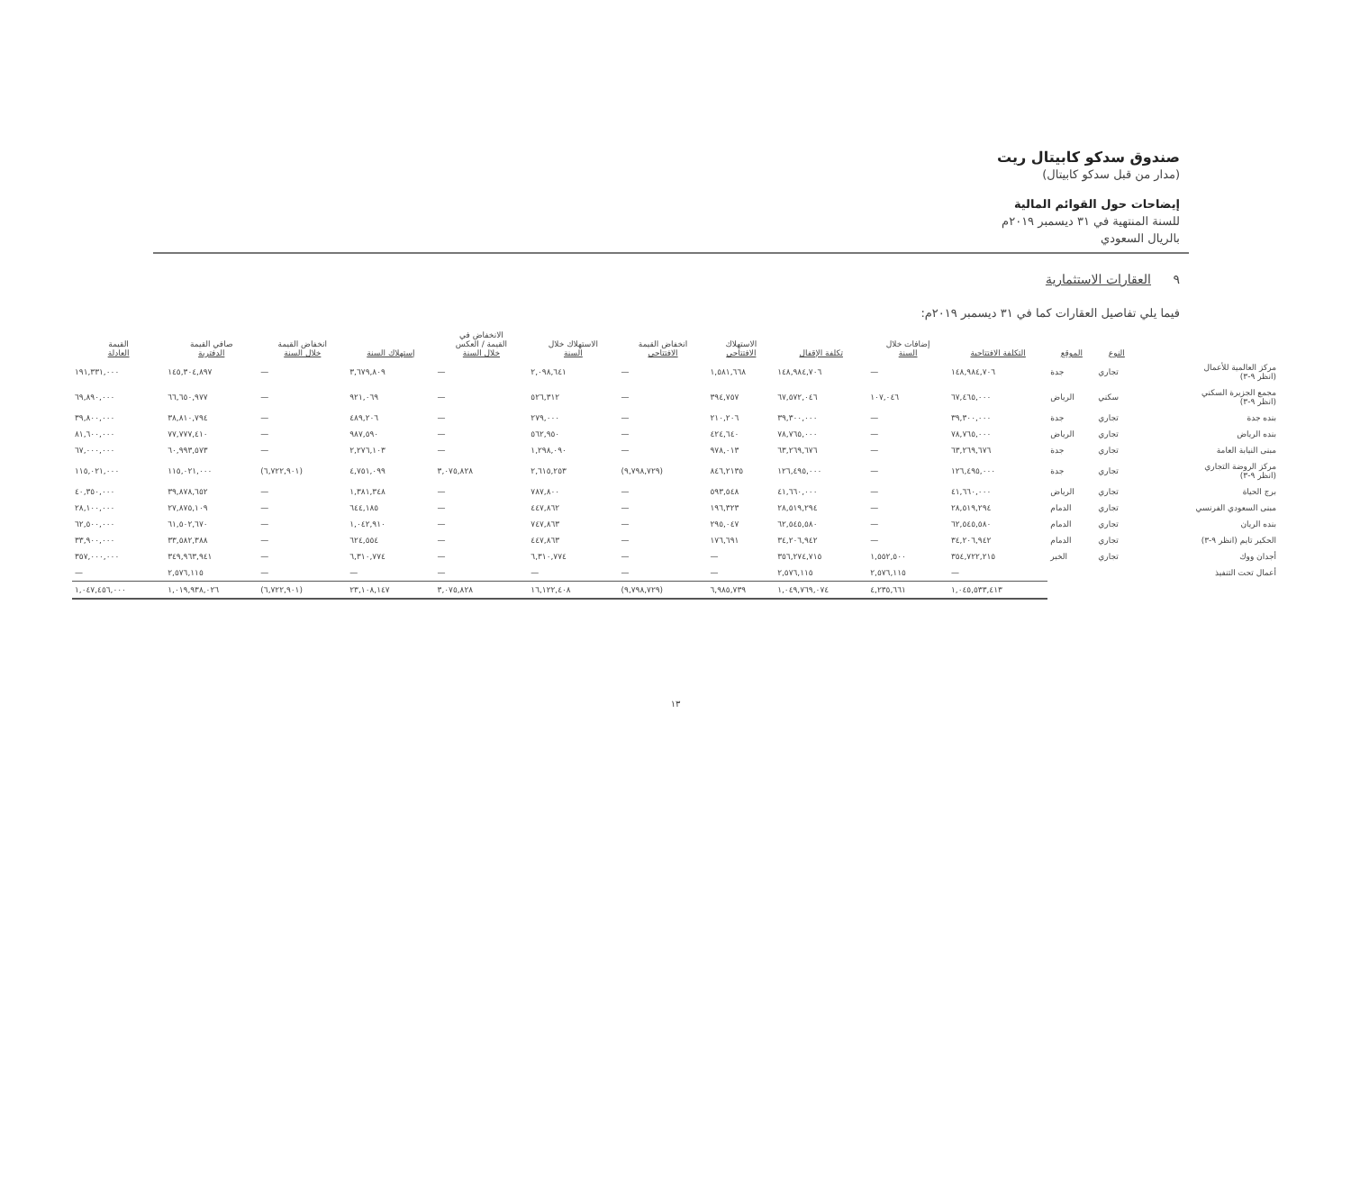صندوق سدكو كابيتال ريت
(مدار من قبل سدكو كابيتال)
إيضاحات حول القوائم المالية
للسنة المنتهية في ٣١ ديسمبر ٢٠١٩م
بالريال السعودي
٩ العقارات الاستثمارية
فيما يلي تفاصيل العقارات كما في ٣١ ديسمبر ٢٠١٩م:
| | النوع | الموقع | التكلفة الافتتاحية | إضافات خلال السنة | تكلفة الإقفال | الاستهلاك الافتتاحي | انخفاض القيمة الافتتاحي | الاستهلاك خلال السنة | الانخفاض في القيمة / العكس خلال السنة | إستهلاك السنة | انخفاض القيمة خلال السنة | صافي القيمة الدفترية | القيمة العادلة |
| --- | --- | --- | --- | --- | --- | --- | --- | --- | --- | --- | --- | --- | --- |
| مركز العالمية للأعمال (انظر ٩-٣) | تجاري | جدة | ١٤٨,٩٨٤,٧٠٦ | — | ١٤٨,٩٨٤,٧٠٦ | ١,٥٨١,٦٦٨ | — | ٢,٠٩٨,٦٤١ | — | ٣,٦٧٩,٨٠٩ | — | ١٤٥,٣٠٤,٨٩٧ | ١٩١,٣٣١,٠٠٠ |
| مجمع الجزيرة السكني (انظر ٩-٣) | سكني | الرياض | ٦٧,٤٦٥,٠٠٠ | ١٠٧,٠٤٦ | ٦٧,٥٧٢,٠٤٦ | ٣٩٤,٧٥٧ | — | ٥٢٦,٣١٢ | — | ٩٢١,٠٦٩ | — | ٦٦,٦٥٠,٩٧٧ | ٦٩,٨٩٠,٠٠٠ |
| بنده جدة | تجاري | جدة | ٣٩,٣٠٠,٠٠٠ | — | ٣٩,٣٠٠,٠٠٠ | ٢١٠,٢٠٦ | — | ٢٧٩,٠٠٠ | — | ٤٨٩,٢٠٦ | — | ٣٨,٨١٠,٧٩٤ | ٣٩,٨٠٠,٠٠٠ |
| بنده الرياض | تجاري | الرياض | ٧٨,٧٦٥,٠٠٠ | — | ٧٨,٧٦٥,٠٠٠ | ٤٢٤,٦٤٠ | — | ٥٦٢,٩٥٠ | — | ٩٨٧,٥٩٠ | — | ٧٧,٧٧٧,٤١٠ | ٨١,٦٠٠,٠٠٠ |
| مبنى النيابة العامة | تجاري | جدة | ٦٣,٢٦٩,٦٧٦ | — | ٦٣,٢٦٩,٦٧٦ | ٩٧٨,٠١٣ | — | ١,٢٩٨,٠٩٠ | — | ٢,٢٧٦,١٠٣ | — | ٦٠,٩٩٣,٥٧٣ | ٦٧,٠٠٠,٠٠٠ |
| مركز الروضة التجاري (انظر ٩-٣) | تجاري | جدة | ١٢٦,٤٩٥,٠٠٠ | — | ١٢٦,٤٩٥,٠٠٠ | ٨٤٦,٢١٣٥ | (٩,٧٩٨,٧٢٩) | ٢,٦١٥,٢٥٣ | ٣,٠٧٥,٨٢٨ | ٤,٧٥١,٠٩٩ | (٦,٧٢٢,٩٠١) | ١١٥,٠٢١,٠٠٠ | ١١٥,٠٢١,٠٠٠ |
| برج الحياة | تجاري | الرياض | ٤١,٦٦٠,٠٠٠ | — | ٤١,٦٦٠,٠٠٠ | ٥٩٣,٥٤٨ | — | ٧٨٧,٨٠٠ | — | ١,٣٨١,٣٤٨ | — | ٣٩,٨٧٨,٦٥٢ | ٤٠,٣٥٠,٠٠٠ |
| مبنى السعودي الفرنسي | تجاري | الدمام | ٢٨,٥١٩,٢٩٤ | — | ٢٨,٥١٩,٢٩٤ | ١٩٦,٣٢٣ | — | ٤٤٧,٨٦٢ | — | ٦٤٤,١٨٥ | — | ٢٧,٨٧٥,١٠٩ | ٢٨,١٠٠,٠٠٠ |
| بنده الريان | تجاري | الدمام | ٦٢,٥٤٥,٥٨٠ | — | ٦٢,٥٤٥,٥٨٠ | ٢٩٥,٠٤٧ | — | ٧٤٧,٨٦٣ | — | ١,٠٤٢,٩١٠ | — | ٦١,٥٠٢,٦٧٠ | ٦٢,٥٠٠,٠٠٠ |
| الحكير تايم (انظر ٩-٣) | تجاري | الدمام | ٣٤,٢٠٦,٩٤٢ | — | ٣٤,٢٠٦,٩٤٢ | ١٧٦,٦٩١ | — | ٤٤٧,٨٦٣ | — | ٦٢٤,٥٥٤ | — | ٣٣,٥٨٢,٣٨٨ | ٣٣,٩٠٠,٠٠٠ |
| أجدان ووك | تجاري | الخبر | ٣٥٤,٧٢٢,٢١٥ | ١,٥٥٢,٥٠٠ | ٣٥٦,٢٧٤,٧١٥ | — | — | ٦,٣١٠,٧٧٤ | — | ٦,٣١٠,٧٧٤ | — | ٣٤٩,٩٦٣,٩٤١ | ٣٥٧,٠٠٠,٠٠٠ |
| أعمال تحت التنفيذ | | | — | ٢,٥٧٦,١١٥ | ٢,٥٧٦,١١٥ | — | — | — | — | — | — | ٢,٥٧٦,١١٥ | — |
| | | | ١,٠٤٥,٥٣٣,٤١٣ | ٤,٢٣٥,٦٦١ | ١,٠٤٩,٧٦٩,٠٧٤ | ٦,٩٨٥,٧٣٩ | (٩,٧٩٨,٧٢٩) | ١٦,١٢٢,٤٠٨ | ٣,٠٧٥,٨٢٨ | ٢٣,١٠٨,١٤٧ | (٦,٧٢٢,٩٠١) | ١,٠١٩,٩٣٨,٠٢٦ | ١,٠٤٧,٤٥٦,٠٠٠ |
١٣